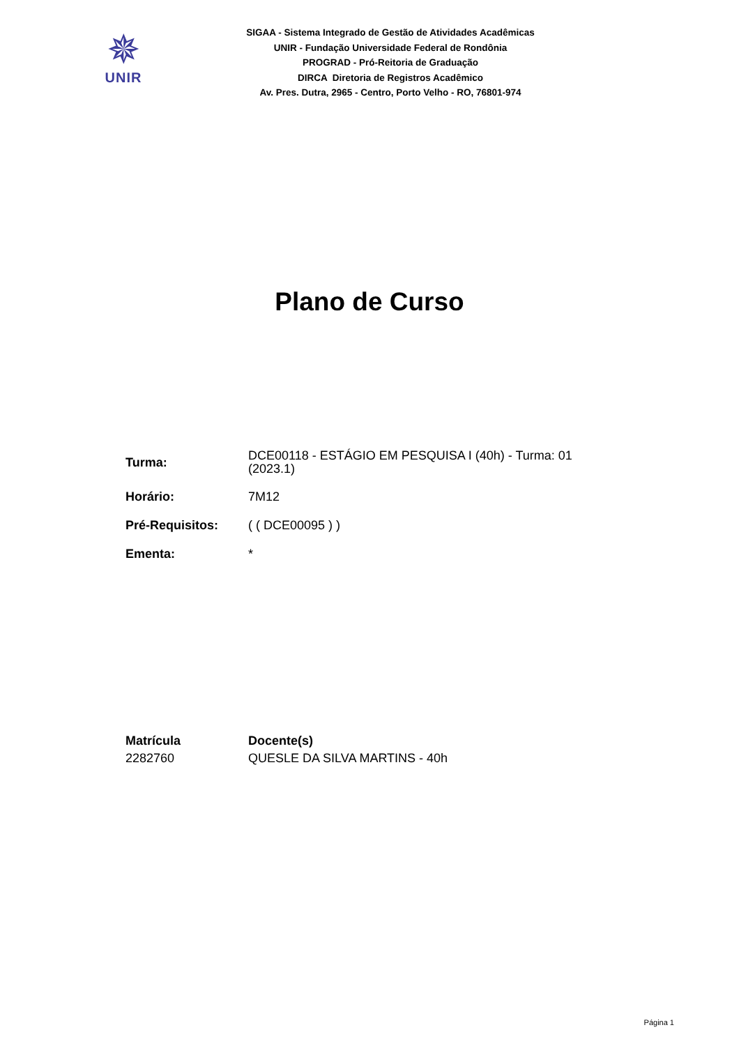✵
UNIR
SIGAA - Sistema Integrado de Gestão de Atividades Acadêmicas
UNIR - Fundação Universidade Federal de Rondônia
PROGRAD - Pró-Reitoria de Graduação
DIRCA Diretoria de Registros Acadêmico
Av. Pres. Dutra, 2965 - Centro, Porto Velho - RO, 76801-974
Plano de Curso
| Turma: | DCE00118 - ESTÁGIO EM PESQUISA I (40h) - Turma: 01 (2023.1) |
| Horário: | 7M12 |
| Pré-Requisitos: | ( ( DCE00095 ) ) |
| Ementa: | * |
| Matrícula | Docente(s) |
| --- | --- |
| 2282760 | QUESLE DA SILVA MARTINS - 40h |
Página 1